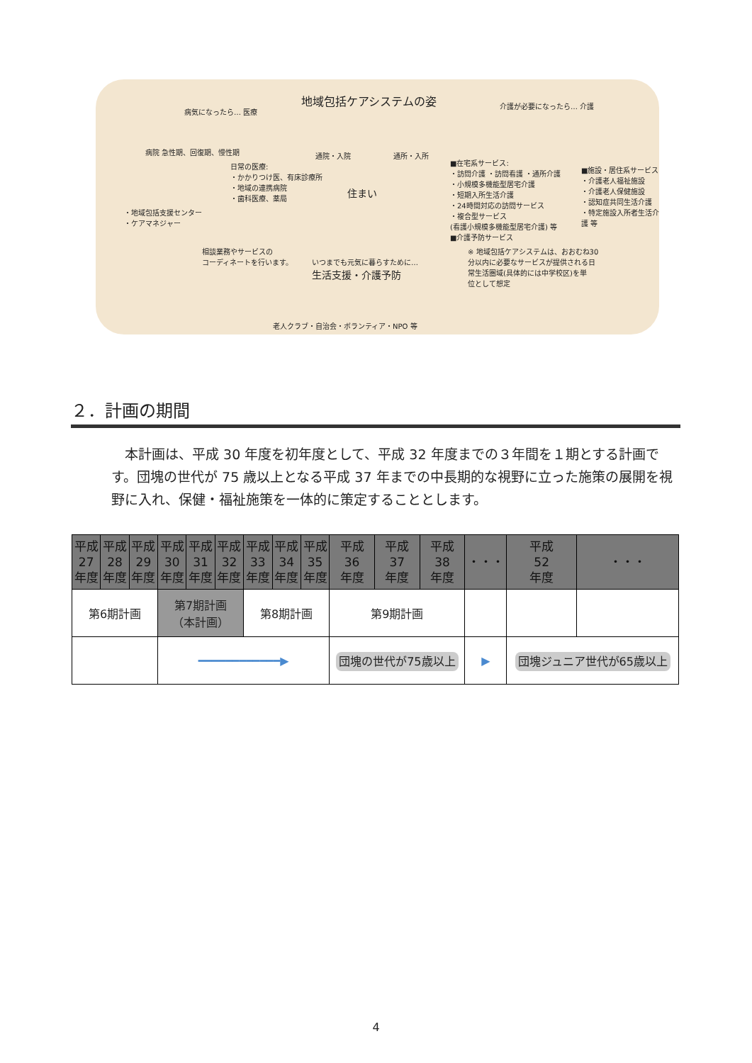地域包括ケアシステムの姿
病気になったら… 医療
介護が必要になったら… 介護
病院 急性期、回復期、慢性期
日常の医療:
・かかりつけ医、有床診療所
・地域の連携病院
・歯科医療、薬局
通院・入院 通所・入所
住まい
■在宅系サービス:
・訪問介護 ・訪問看護 ・通所介護
・小規模多機能型居宅介護
・短期入所生活介護
・24時間対応の訪問サービス
・複合型サービス
(看護小規模多機能型居宅介護) 等
■介護予防サービス
■施設・居住系サービス
・介護老人福祉施設
・介護老人保健施設
・認知症共同生活介護
・特定施設入所者生活介護 等
・地域包括支援センター
・ケアマネジャー
相談業務やサービスの
コーディネートを行います。
いつまでも元気に暮らすために…
生活支援・介護予防
※ 地域包括ケアシステムは、おおむね30
分以内に必要なサービスが提供される日
常生活圏域(具体的には中学校区)を単
位として想定
老人クラブ・自治会・ボランティア・NPO 等
２．計画の期間
本計画は、平成 30 年度を初年度として、平成 32 年度までの３年間を１期とする計画です。団塊の世代が 75 歳以上となる平成 37 年までの中長期的な視野に立った施策の展開を視野に入れ、保健・福祉施策を一体的に策定することとします。
| 平成 27 年度 | 平成 28 年度 | 平成 29 年度 | 平成 30 年度 | 平成 31 年度 | 平成 32 年度 | 平成 33 年度 | 平成 34 年度 | 平成 35 年度 | 平成 36 年度 | 平成 37 年度 | 平成 38 年度 | ・・・ | 平成 52 年度 | ・・・ |
| --- | --- | --- | --- | --- | --- | --- | --- | --- | --- | --- | --- | --- | --- | --- |
| 第6期計画 | | | 第7期計画 （本計画） | | | 第8期計画 | | | 第9期計画 | | | | | |
| | | | ━━━━━━━━━━━━▶ | | | | | | 団塊の世代が75歳以上 | | | ▶ | 団塊ジュニア世代が65歳以上 | |
4